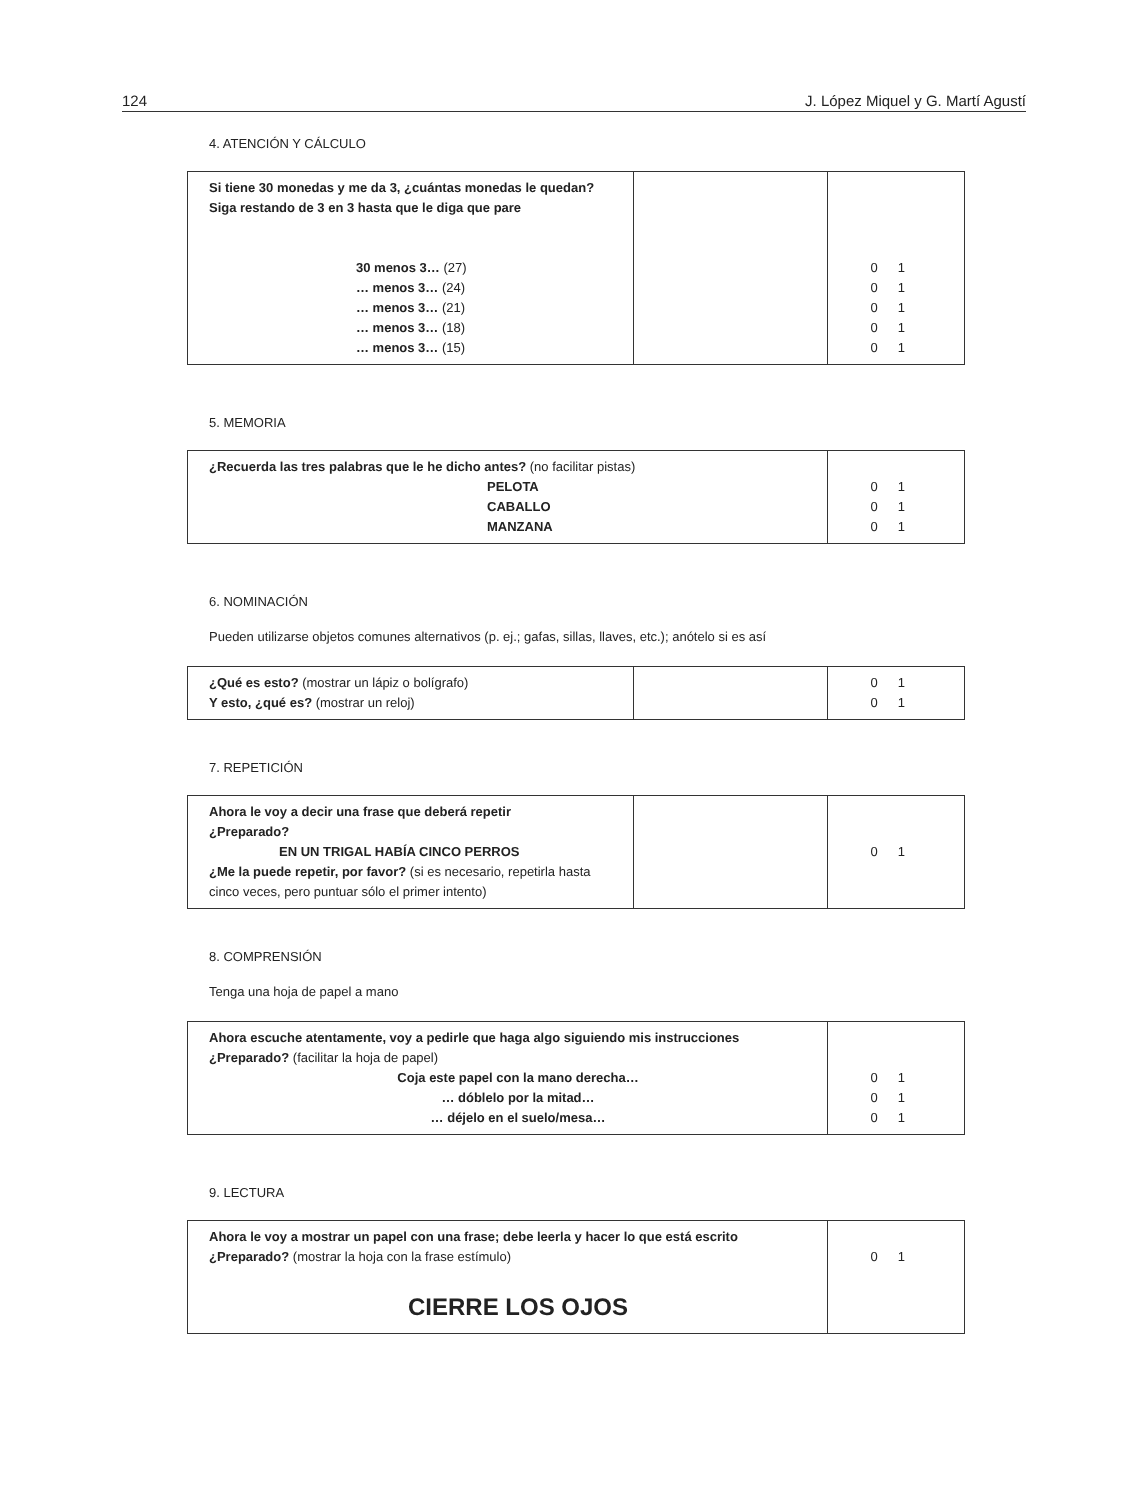124 J. López Miquel y G. Martí Agustí
4. ATENCIÓN Y CÁLCULO
| Si tiene 30 monedas y me da 3, ¿cuántas monedas le quedan? Siga restando de 3 en 3 hasta que le diga que pare 30 menos 3… (27) … menos 3… (24) … menos 3… (21) … menos 3… (18) … menos 3… (15) | | 0 1 0 1 0 1 0 1 0 1 |
5. MEMORIA
| ¿Recuerda las tres palabras que le he dicho antes? (no facilitar pistas) PELOTA CABALLO MANZANA | 0 1 0 1 0 1 |
6. NOMINACIÓN
Pueden utilizarse objetos comunes alternativos (p. ej.; gafas, sillas, llaves, etc.); anótelo si es así
| ¿Qué es esto? (mostrar un lápiz o bolígrafo) Y esto, ¿qué es? (mostrar un reloj) | | 0 1 0 1 |
7. REPETICIÓN
| Ahora le voy a decir una frase que deberá repetir ¿Preparado? EN UN TRIGAL HABÍA CINCO PERROS ¿Me la puede repetir, por favor? (si es necesario, repetirla hasta cinco veces, pero puntuar sólo el primer intento) | | 0 1 |
8. COMPRENSIÓN
Tenga una hoja de papel a mano
| Ahora escuche atentamente, voy a pedirle que haga algo siguiendo mis instrucciones ¿Preparado? (facilitar la hoja de papel) Coja este papel con la mano derecha… … dóblelo por la mitad… … déjelo en el suelo/mesa… | 0 1 0 1 0 1 |
9. LECTURA
| Ahora le voy a mostrar un papel con una frase; debe leerla y hacer lo que está escrito ¿Preparado? (mostrar la hoja con la frase estímulo) CIERRE LOS OJOS | 0 1 |